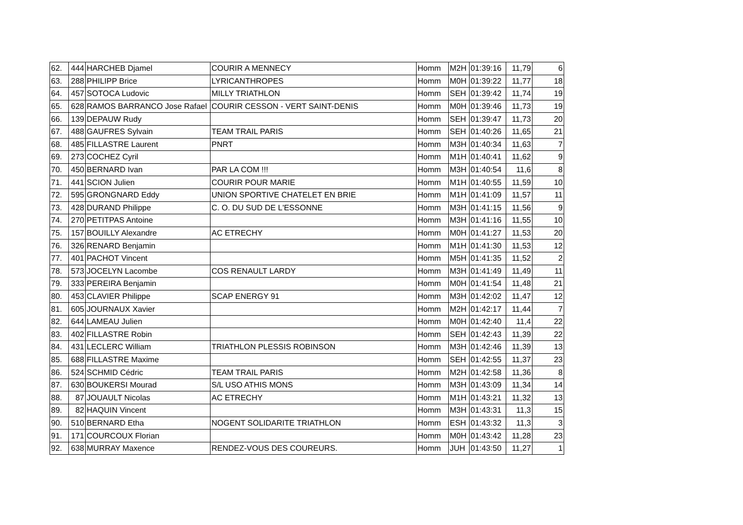| 62. | 444 | HARCHEB Djamel | COURIR A MENNECY | Homm | M2H | 01:39:16 | 11,79 | 6 |
| 63. | 288 | PHILIPP Brice | LYRICANTHROPES | Homm | M0H | 01:39:22 | 11,77 | 18 |
| 64. | 457 | SOTOCA Ludovic | MILLY TRIATHLON | Homm | SEH | 01:39:42 | 11,74 | 19 |
| 65. | 628 | RAMOS BARRANCO Jose Rafael | COURIR CESSON - VERT SAINT-DENIS | Homm | M0H | 01:39:46 | 11,73 | 19 |
| 66. | 139 | DEPAUW Rudy | | Homm | SEH | 01:39:47 | 11,73 | 20 |
| 67. | 488 | GAUFRES Sylvain | TEAM TRAIL PARIS | Homm | SEH | 01:40:26 | 11,65 | 21 |
| 68. | 485 | FILLASTRE Laurent | PNRT | Homm | M3H | 01:40:34 | 11,63 | 7 |
| 69. | 273 | COCHEZ Cyril | | Homm | M1H | 01:40:41 | 11,62 | 9 |
| 70. | 450 | BERNARD Ivan | PAR LA COM !!! | Homm | M3H | 01:40:54 | 11,6 | 8 |
| 71. | 441 | SCION Julien | COURIR POUR MARIE | Homm | M1H | 01:40:55 | 11,59 | 10 |
| 72. | 595 | GRONGNARD Eddy | UNION SPORTIVE CHATELET EN BRIE | Homm | M1H | 01:41:09 | 11,57 | 11 |
| 73. | 428 | DURAND Philippe | C. O. DU SUD DE L'ESSONNE | Homm | M3H | 01:41:15 | 11,56 | 9 |
| 74. | 270 | PETITPAS Antoine | | Homm | M3H | 01:41:16 | 11,55 | 10 |
| 75. | 157 | BOUILLY Alexandre | AC ETRECHY | Homm | M0H | 01:41:27 | 11,53 | 20 |
| 76. | 326 | RENARD Benjamin | | Homm | M1H | 01:41:30 | 11,53 | 12 |
| 77. | 401 | PACHOT Vincent | | Homm | M5H | 01:41:35 | 11,52 | 2 |
| 78. | 573 | JOCELYN Lacombe | COS RENAULT LARDY | Homm | M3H | 01:41:49 | 11,49 | 11 |
| 79. | 333 | PEREIRA Benjamin | | Homm | M0H | 01:41:54 | 11,48 | 21 |
| 80. | 453 | CLAVIER Philippe | SCAP ENERGY 91 | Homm | M3H | 01:42:02 | 11,47 | 12 |
| 81. | 605 | JOURNAUX Xavier | | Homm | M2H | 01:42:17 | 11,44 | 7 |
| 82. | 644 | LAMEAU Julien | | Homm | M0H | 01:42:40 | 11,4 | 22 |
| 83. | 402 | FILLASTRE Robin | | Homm | SEH | 01:42:43 | 11,39 | 22 |
| 84. | 431 | LECLERC William | TRIATHLON PLESSIS ROBINSON | Homm | M3H | 01:42:46 | 11,39 | 13 |
| 85. | 688 | FILLASTRE Maxime | | Homm | SEH | 01:42:55 | 11,37 | 23 |
| 86. | 524 | SCHMID Cédric | TEAM TRAIL PARIS | Homm | M2H | 01:42:58 | 11,36 | 8 |
| 87. | 630 | BOUKERSI Mourad | S/L USO ATHIS MONS | Homm | M3H | 01:43:09 | 11,34 | 14 |
| 88. | 87 | JOUAULT Nicolas | AC ETRECHY | Homm | M1H | 01:43:21 | 11,32 | 13 |
| 89. | 82 | HAQUIN Vincent | | Homm | M3H | 01:43:31 | 11,3 | 15 |
| 90. | 510 | BERNARD Etha | NOGENT SOLIDARITE TRIATHLON | Homm | ESH | 01:43:32 | 11,3 | 3 |
| 91. | 171 | COURCOUX Florian | | Homm | M0H | 01:43:42 | 11,28 | 23 |
| 92. | 638 | MURRAY Maxence | RENDEZ-VOUS DES COUREURS. | Homm | JUH | 01:43:50 | 11,27 | 1 |